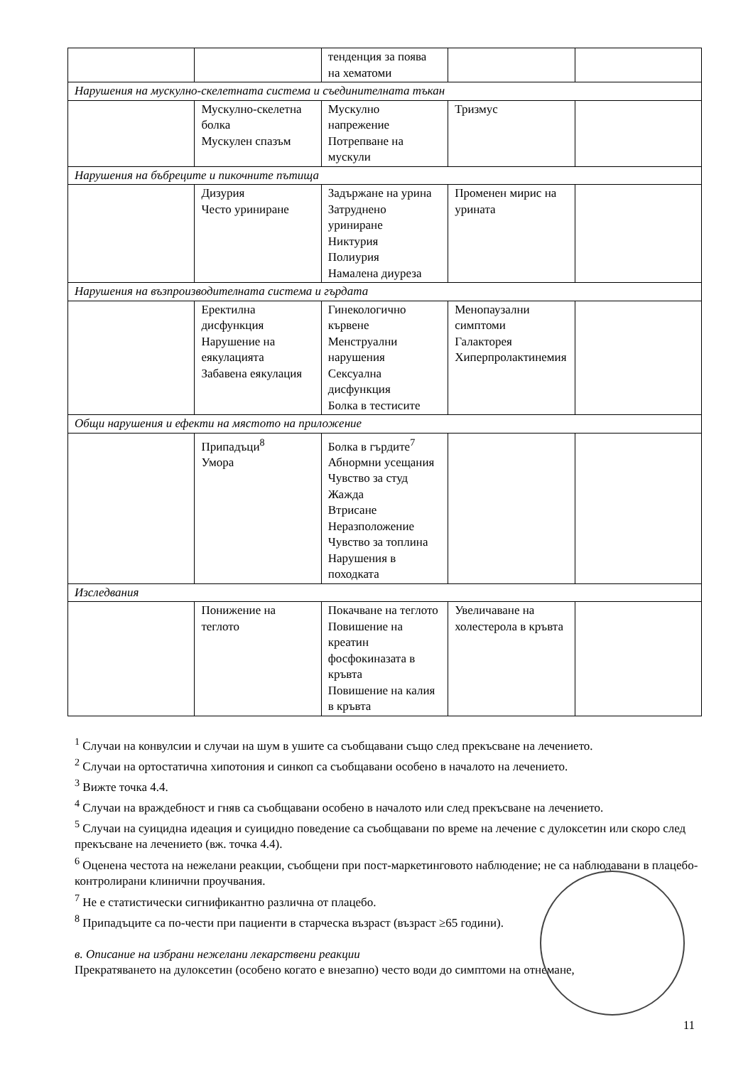| | | тенденция за поява на хематоми | | |
| Нарушения на мускулно-скелетната система и съединителната тъкан | | | | |
| | Мускулно-скелетна болка Мускулен спазъм | Мускулно напрежение Потрепване на мускули | Тризмус | |
| Нарушения на бъбреците и пикочните пътища | | | | |
| | Дизурия Често уриниране | Задържане на урина Затруднено уриниране Никтурия Полиурия Намалена диуреза | Променен мирис на урината | |
| Нарушения на възпроизводителната система и гърдата | | | | |
| | Еректилна дисфункция Нарушение на еякулацията Забавена еякулация | Гинекологично кървене Менструални нарушения Сексуална дисфункция Болка в тестисите | Менопаузални симптоми Галакторея Хиперпролактинемия | |
| Общи нарушения и ефекти на мястото на приложение | | | | |
| | Припадъци<sup>8</sup> Умора | Болка в гърдите<sup>7</sup> Абнормни усещания Чувство за студ Жажда Втрисане Неразположение Чувство за топлина Нарушения в походката | | |
| Изследвания | | | | |
| | Понижение на теглото | Покачване на теглото Повишение на креатин фосфокиназата в кръвта Повишение на калия в кръвта | Увеличаване на холестерола в кръвта | |
<sup>1</sup> Случаи на конвулсии и случаи на шум в ушите са съобщавани също след прекъсване на лечението.
<sup>2</sup> Случаи на ортостатична хипотония и синкоп са съобщавани особено в началото на лечението.
<sup>3</sup> Вижте точка 4.4.
<sup>4</sup> Случаи на враждебност и гняв са съобщавани особено в началото или след прекъсване на лечението.
<sup>5</sup> Случаи на суицидна идеация и суицидно поведение са съобщавани по време на лечение с дулоксетин или скоро след прекъсване на лечението (вж. точка 4.4).
<sup>6</sup> Оценена честота на нежелани реакции, съобщени при пост-маркетинговото наблюдение; не са наблюдавани в плацебо-контролирани клинични проучвания.
<sup>7</sup> Не е статистически сигнификантно различна от плацебо.
<sup>8</sup> Припадъците са по-чести при пациенти в старческа възраст (възраст ≥65 години).
в. Описание на избрани нежелани лекарствени реакции
Прекратяването на дулоксетин (особено когато е внезапно) често води до симптоми на отнемане,
11